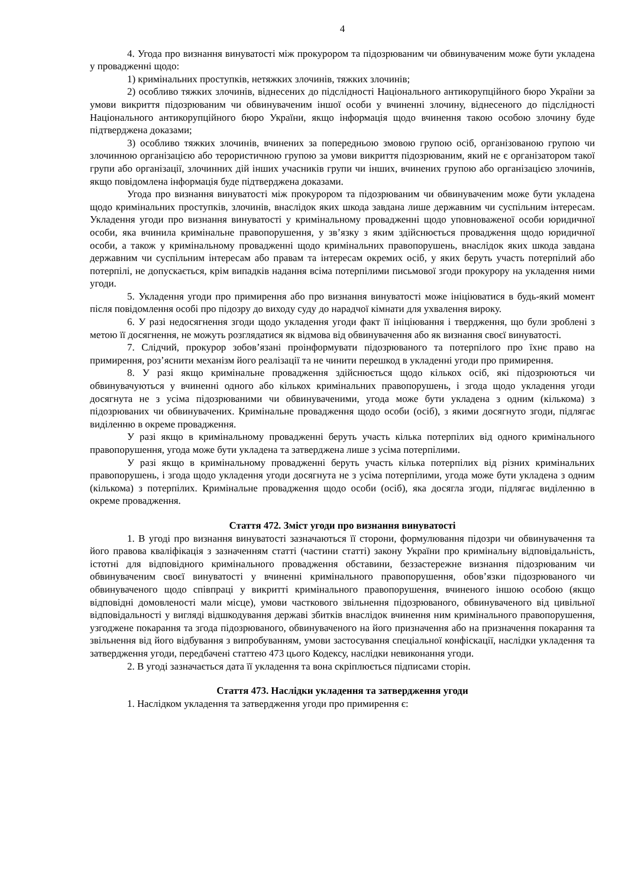4
4. Угода про визнання винуватості між прокурором та підозрюваним чи обвинуваченим може бути укладена у провадженні щодо:
1) кримінальних проступків, нетяжких злочинів, тяжких злочинів;
2) особливо тяжких злочинів, віднесених до підслідності Національного антикорупційного бюро України за умови викриття підозрюваним чи обвинуваченим іншої особи у вчиненні злочину, віднесеного до підслідності Національного антикорупційного бюро України, якщо інформація щодо вчинення такою особою злочину буде підтверджена доказами;
3) особливо тяжких злочинів, вчинених за попередньою змовою групою осіб, організованою групою чи злочинною організацією або терористичною групою за умови викриття підозрюваним, який не є організатором такої групи або організації, злочинних дій інших учасників групи чи інших, вчинених групою або організацією злочинів, якщо повідомлена інформація буде підтверджена доказами.
Угода про визнання винуватості між прокурором та підозрюваним чи обвинуваченим може бути укладена щодо кримінальних проступків, злочинів, внаслідок яких шкода завдана лише державним чи суспільним інтересам. Укладення угоди про визнання винуватості у кримінальному провадженні щодо уповноваженої особи юридичної особи, яка вчинила кримінальне правопорушення, у зв’язку з яким здійснюється провадження щодо юридичної особи, а також у кримінальному провадженні щодо кримінальних правопорушень, внаслідок яких шкода завдана державним чи суспільним інтересам або правам та інтересам окремих осіб, у яких беруть участь потерпілий або потерпілі, не допускається, крім випадків надання всіма потерпілими письмової згоди прокурору на укладення ними угоди.
5. Укладення угоди про примирення або про визнання винуватості може ініціюватися в будь-який момент після повідомлення особі про підозру до виходу суду до нарадчої кімнати для ухвалення вироку.
6. У разі недосягнення згоди щодо укладення угоди факт її ініціювання і твердження, що були зроблені з метою її досягнення, не можуть розглядатися як відмова від обвинувачення або як визнання своєї винуватості.
7. Слідчий, прокурор зобов’язані проінформувати підозрюваного та потерпілого про їхнє право на примирення, роз’яснити механізм його реалізації та не чинити перешкод в укладенні угоди про примирення.
8. У разі якщо кримінальне провадження здійснюється щодо кількох осіб, які підозрюються чи обвинувачуються у вчиненні одного або кількох кримінальних правопорушень, і згода щодо укладення угоди досягнута не з усіма підозрюваними чи обвинуваченими, угода може бути укладена з одним (кількома) з підозрюваних чи обвинувачених. Кримінальне провадження щодо особи (осіб), з якими досягнуто згоди, підлягає виділенню в окреме провадження.
У разі якщо в кримінальному провадженні беруть участь кілька потерпілих від одного кримінального правопорушення, угода може бути укладена та затверджена лише з усіма потерпілими.
У разі якщо в кримінальному провадженні беруть участь кілька потерпілих від різних кримінальних правопорушень, і згода щодо укладення угоди досягнута не з усіма потерпілими, угода може бути укладена з одним (кількома) з потерпілих. Кримінальне провадження щодо особи (осіб), яка досягла згоди, підлягає виділенню в окреме провадження.
Стаття 472. Зміст угоди про визнання винуватості
1. В угоді про визнання винуватості зазначаються її сторони, формулювання підозри чи обвинувачення та його правова кваліфікація з зазначенням статті (частини статті) закону України про кримінальну відповідальність, істотні для відповідного кримінального провадження обставини, беззастережне визнання підозрюваним чи обвинуваченим своєї винуватості у вчиненні кримінального правопорушення, обов’язки підозрюваного чи обвинуваченого щодо співпраці у викритті кримінального правопорушення, вчиненого іншою особою (якщо відповідні домовленості мали місце), умови часткового звільнення підозрюваного, обвинуваченого від цивільної відповідальності у вигляді відшкодування державі збитків внаслідок вчинення ним кримінального правопорушення, узгоджене покарання та згода підозрюваного, обвинуваченого на його призначення або на призначення покарання та звільнення від його відбування з випробуванням, умови застосування спеціальної конфіскації, наслідки укладення та затвердження угоди, передбачені статтею 473 цього Кодексу, наслідки невиконання угоди.
2. В угоді зазначається дата її укладення та вона скріплюється підписами сторін.
Стаття 473. Наслідки укладення та затвердження угоди
1. Наслідком укладення та затвердження угоди про примирення є: